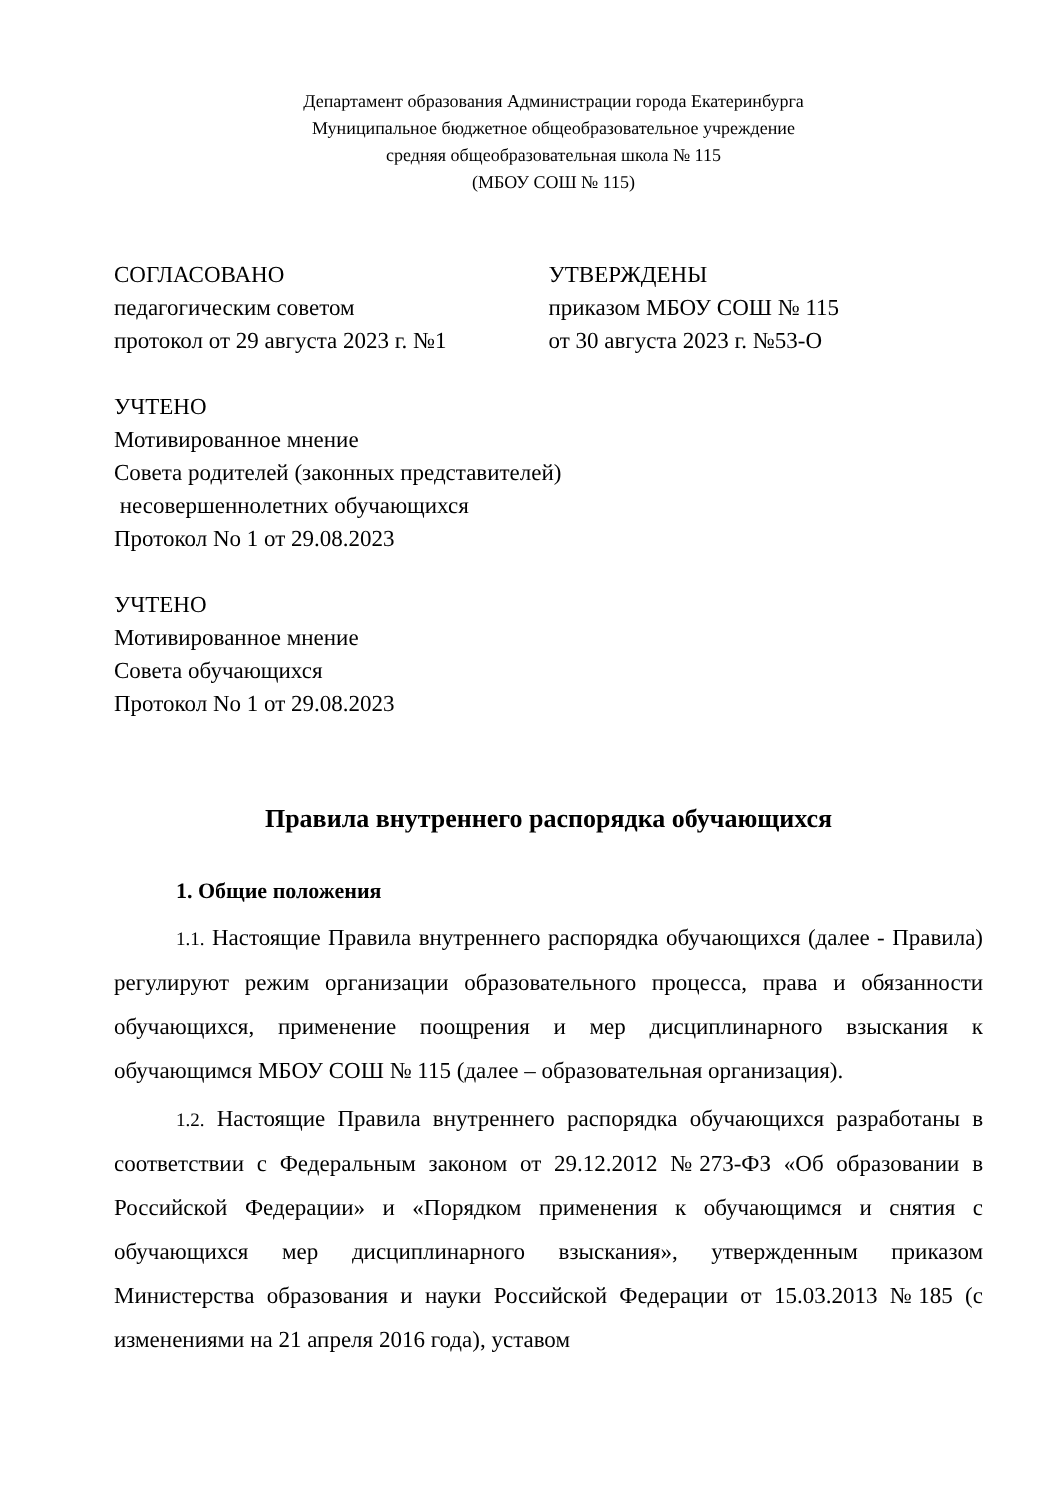Департамент образования Администрации города Екатеринбурга
Муниципальное бюджетное общеобразовательное учреждение
средняя общеобразовательная школа № 115
(МБОУ СОШ № 115)
СОГЛАСОВАНО
педагогическим советом
протокол от 29 августа 2023 г. №1
УТВЕРЖДЕНЫ
приказом МБОУ СОШ № 115
от 30 августа 2023 г. №53-О
УЧТЕНО
Мотивированное мнение
Совета родителей (законных представителей)
несовершеннолетних обучающихся
Протокол No 1 от 29.08.2023
УЧТЕНО
Мотивированное мнение
Совета обучающихся
Протокол No 1 от 29.08.2023
Правила внутреннего распорядка обучающихся
1. Общие положения
1.1. Настоящие Правила внутреннего распорядка обучающихся (далее - Правила) регулируют режим организации образовательного процесса, права и обязанности обучающихся, применение поощрения и мер дисциплинарного взыскания к обучающимся МБОУ СОШ № 115 (далее – образовательная организация).
1.2. Настоящие Правила внутреннего распорядка обучающихся разработаны в соответствии с Федеральным законом от 29.12.2012 №273-ФЗ «Об образовании в Российской Федерации» и «Порядком применения к обучающимся и снятия с обучающихся мер дисциплинарного взыскания», утвержденным приказом Министерства образования и науки Российской Федерации от 15.03.2013 №185 (с изменениями на 21 апреля 2016 года), уставом